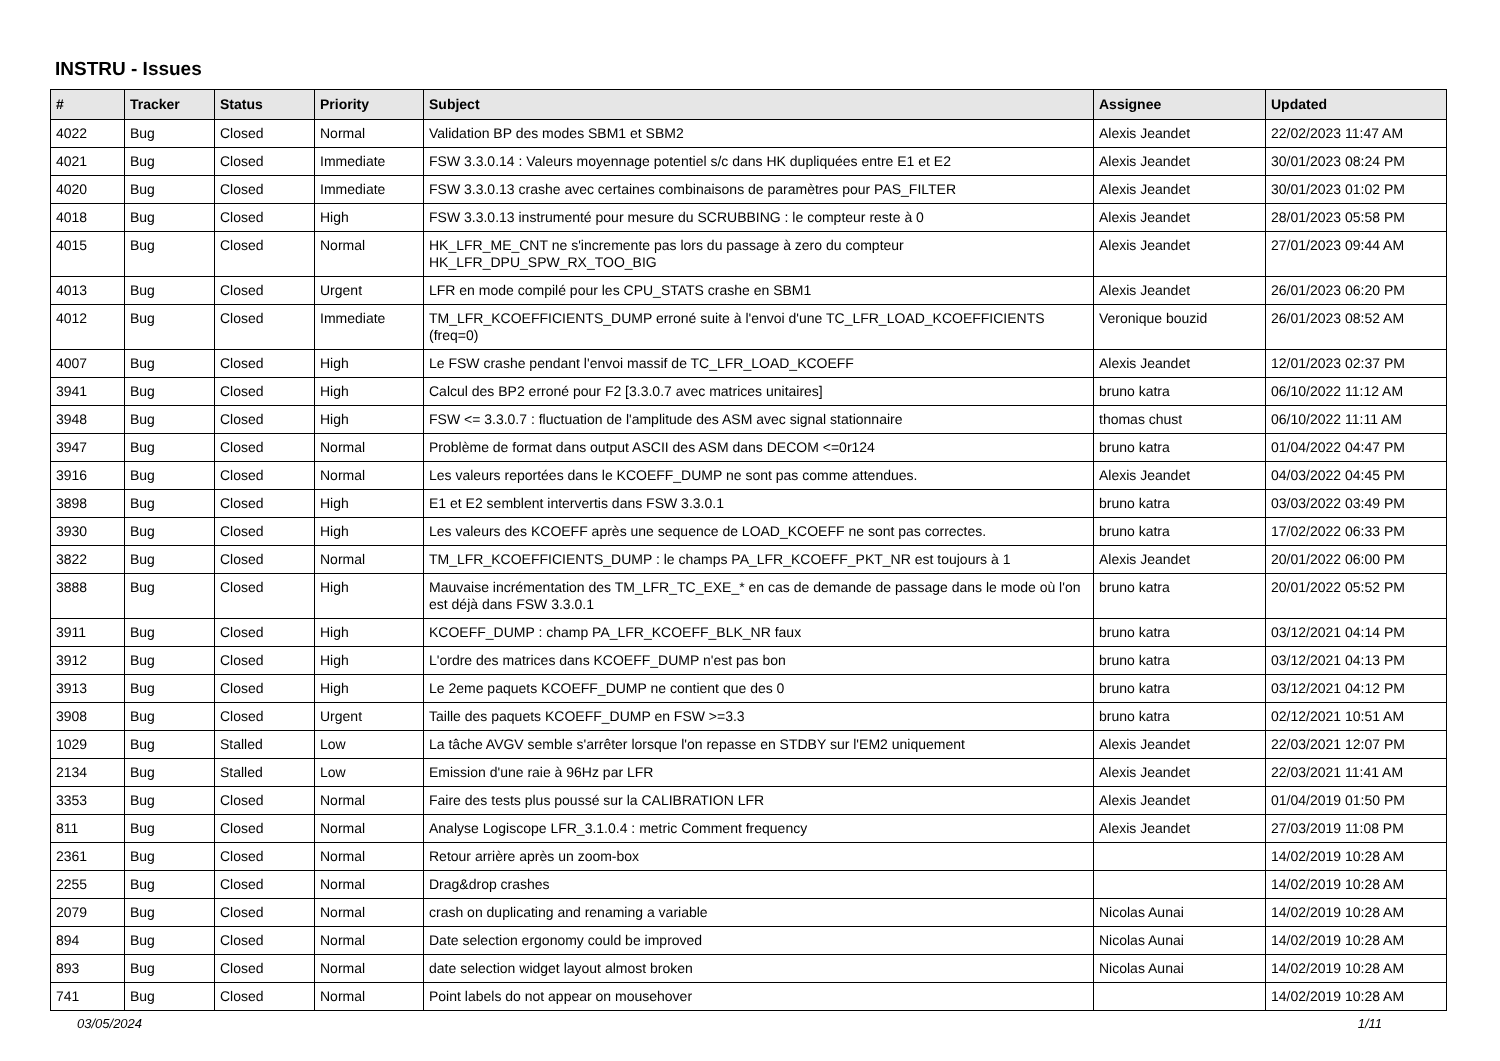INSTRU - Issues
| # | Tracker | Status | Priority | Subject | Assignee | Updated |
| --- | --- | --- | --- | --- | --- | --- |
| 4022 | Bug | Closed | Normal | Validation BP des modes SBM1 et SBM2 | Alexis Jeandet | 22/02/2023 11:47 AM |
| 4021 | Bug | Closed | Immediate | FSW 3.3.0.14 : Valeurs moyennage potentiel s/c dans HK dupliquées entre E1 et E2 | Alexis Jeandet | 30/01/2023 08:24 PM |
| 4020 | Bug | Closed | Immediate | FSW 3.3.0.13 crashe avec certaines combinaisons de paramètres pour PAS_FILTER | Alexis Jeandet | 30/01/2023 01:02 PM |
| 4018 | Bug | Closed | High | FSW 3.3.0.13 instrumenté pour mesure du SCRUBBING : le compteur reste à 0 | Alexis Jeandet | 28/01/2023 05:58 PM |
| 4015 | Bug | Closed | Normal | HK_LFR_ME_CNT ne s'incremente pas lors du passage à zero du compteur HK_LFR_DPU_SPW_RX_TOO_BIG | Alexis Jeandet | 27/01/2023 09:44 AM |
| 4013 | Bug | Closed | Urgent | LFR en mode compilé pour les CPU_STATS crashe en SBM1 | Alexis Jeandet | 26/01/2023 06:20 PM |
| 4012 | Bug | Closed | Immediate | TM_LFR_KCOEFFICIENTS_DUMP erroné suite à l'envoi d'une TC_LFR_LOAD_KCOEFFICIENTS (freq=0) | Veronique bouzid | 26/01/2023 08:52 AM |
| 4007 | Bug | Closed | High | Le FSW crashe pendant l'envoi massif de TC_LFR_LOAD_KCOEFF | Alexis Jeandet | 12/01/2023 02:37 PM |
| 3941 | Bug | Closed | High | Calcul des BP2 erroné pour F2 [3.3.0.7 avec matrices unitaires] | bruno katra | 06/10/2022 11:12 AM |
| 3948 | Bug | Closed | High | FSW <= 3.3.0.7 : fluctuation de l'amplitude des ASM avec signal stationnaire | thomas chust | 06/10/2022 11:11 AM |
| 3947 | Bug | Closed | Normal | Problème de format dans output ASCII des ASM dans DECOM <=0r124 | bruno katra | 01/04/2022 04:47 PM |
| 3916 | Bug | Closed | Normal | Les valeurs reportées dans le KCOEFF_DUMP ne sont pas comme attendues. | Alexis Jeandet | 04/03/2022 04:45 PM |
| 3898 | Bug | Closed | High | E1 et E2 semblent intervertis dans FSW 3.3.0.1 | bruno katra | 03/03/2022 03:49 PM |
| 3930 | Bug | Closed | High | Les valeurs des KCOEFF après une sequence de LOAD_KCOEFF ne sont pas correctes. | bruno katra | 17/02/2022 06:33 PM |
| 3822 | Bug | Closed | Normal | TM_LFR_KCOEFFICIENTS_DUMP : le champs PA_LFR_KCOEFF_PKT_NR est toujours à 1 | Alexis Jeandet | 20/01/2022 06:00 PM |
| 3888 | Bug | Closed | High | Mauvaise incrémentation des TM_LFR_TC_EXE_* en cas de demande de passage dans le mode où l'on est déjà dans FSW 3.3.0.1 | bruno katra | 20/01/2022 05:52 PM |
| 3911 | Bug | Closed | High | KCOEFF_DUMP : champ PA_LFR_KCOEFF_BLK_NR faux | bruno katra | 03/12/2021 04:14 PM |
| 3912 | Bug | Closed | High | L'ordre des matrices dans KCOEFF_DUMP n'est pas bon | bruno katra | 03/12/2021 04:13 PM |
| 3913 | Bug | Closed | High | Le 2eme paquets KCOEFF_DUMP ne contient que des 0 | bruno katra | 03/12/2021 04:12 PM |
| 3908 | Bug | Closed | Urgent | Taille des paquets KCOEFF_DUMP en FSW >=3.3 | bruno katra | 02/12/2021 10:51 AM |
| 1029 | Bug | Stalled | Low | La tâche AVGV semble s'arrêter lorsque l'on repasse en STDBY sur l'EM2 uniquement | Alexis Jeandet | 22/03/2021 12:07 PM |
| 2134 | Bug | Stalled | Low | Emission d'une raie à 96Hz par LFR | Alexis Jeandet | 22/03/2021 11:41 AM |
| 3353 | Bug | Closed | Normal | Faire des tests plus poussé sur la CALIBRATION LFR | Alexis Jeandet | 01/04/2019 01:50 PM |
| 811 | Bug | Closed | Normal | Analyse Logiscope LFR_3.1.0.4 : metric Comment frequency | Alexis Jeandet | 27/03/2019 11:08 PM |
| 2361 | Bug | Closed | Normal | Retour arrière après un zoom-box | | 14/02/2019 10:28 AM |
| 2255 | Bug | Closed | Normal | Drag&drop crashes | | 14/02/2019 10:28 AM |
| 2079 | Bug | Closed | Normal | crash on duplicating and renaming a variable | Nicolas Aunai | 14/02/2019 10:28 AM |
| 894 | Bug | Closed | Normal | Date selection ergonomy could be improved | Nicolas Aunai | 14/02/2019 10:28 AM |
| 893 | Bug | Closed | Normal | date selection widget layout almost broken | Nicolas Aunai | 14/02/2019 10:28 AM |
| 741 | Bug | Closed | Normal | Point labels do not appear on mousehover | | 14/02/2019 10:28 AM |
03/05/2024 1/11